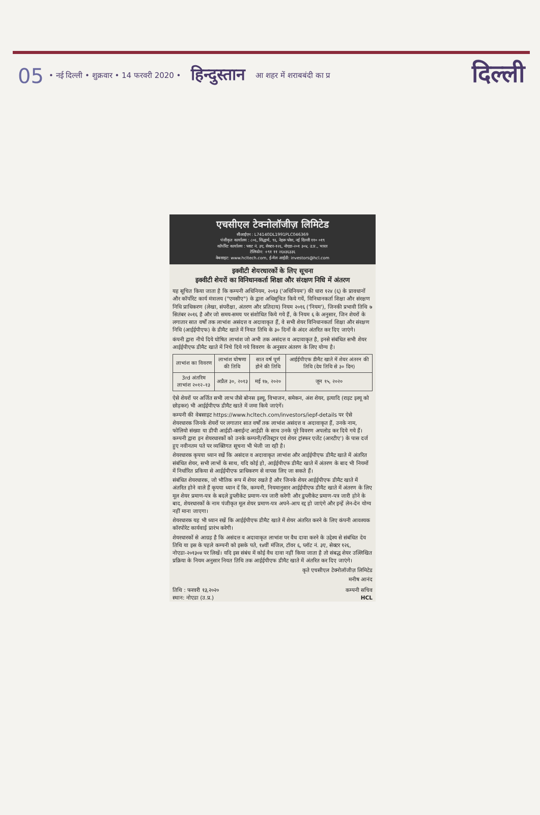05 • नई दिल्ली • शुक्रवार • 14 फरवरी 2020 • हिन्दुस्तान आ शहर में शराबबंदी का प्र दिल्ली
एचसीएल टेक्नोलॉजीज़ लिमिटेड
सीआईएन : L74140DL1991PLC046369
पंजीकृत कार्यालय : ८०६, सिद्धार्थ, ९६, नेहरू प्लेस, नई दिल्ली ११० ०१९
कॉर्पोरेट कार्यालय : प्लाट नं. ३ए, सेक्टर-१२६, नोएडा-२०१ ३०४, उ.प्र., भारत
टेलिफोन: +९१ ११ २६४३६३३६
वेबसाइट: www.hcltech.com, ई-मेल आईडी: investors@hcl.com
इक्वीटी शेयरधारकों के लिए सूचना
इक्वीटी शेयरों का विनिधानकर्ता शिक्षा और संरक्षण निधि में अंतरण
यह सूचित किया जाता है कि कम्पनी अधिनियम, २०१३ ('अधिनियम') की धारा १२४ (६) के प्रावधानों और कॉर्पोरेट कार्य मंत्रालय ("एमसीए") के द्वारा अधिसूचित किये गयें, विनिधानकर्ता शिक्षा और संरक्षण निधि प्राधिकरण (लेखा, संपरीक्षा, अंतरण और प्रतिदाय) नियम २०१६ ('नियम'), जिनकी प्रभावी तिथि ७ सितंबर २०१६ है और जो समय-समय पर संशोधित किये गये हैं, के नियम ६ के अनुसार, जिन शेयरों के लगातार सात वर्षों तक लाभांश असंदत्त व अदावाकृत हैं, वे सभी शेयर विनिधानकर्ता शिक्षा और संरक्षण निधि (आईईपीएफ) के डीमैट खाते में नियत तिथि के ३० दिनों के अंदर अंतरित कर दिए जाएंगे।
कंपनी द्वारा नीचे दिये घोषित लाभांश जो अभी तक असंदत्त व अदावाकृत है, इनसे संबंधित सभी शेयर आईईपीएफ डीमैट खाते में निचे दिये गये विवरण के अनुसार अंतरण के लिए योग्य है।
| लाभांश का विवरण | लाभांश घोषणा की तिथि | सात वर्ष पूर्ण होने की तिथि | आईईपीएफ डीमैट खाते में शेयर अंतरन की तिथि (देय तिथि से ३० दिन) |
| --- | --- | --- | --- |
| 3rd अंतरिम लाभांश २०१२–१३ | अप्रैल ३०, २०१३ | मई १७, २०२० | जून १५, २०२० |
ऐसे शेयरों पर अर्जित सभी लाभ जैसे बोनस इश्यू, विभाजन, समेकन, अंश शेयर, इत्यादि (राइट इश्यू को छोड़कर) भी आईईपीएफ डीमैट खाते में जमा किये जाएंगें।
कम्पनी की वेबसाइट https://www.hcltech.com/investors/iepf-details पर ऐसे शेयरधारक जिनके शेयरों पर लगातार सात वर्षों तक लाभांश असंदत्त व अदावाकृत हैं, उनके नाम, फोलियो संख्या या डीपी आईडी-क्लाईन्ट आईडी के साथ उनके पूरे विवरण अपलोड कर दिये गये हैं। कम्पनी द्वारा इन शेयरधारकों को उनके कम्पनी/रजिस्ट्रार एवं शेयर ट्रांस्फर एजेंट (आरटीए') के पास दर्ज हुए नवीनतम पते पर व्यक्तिगत सूचना भी भेजी जा रही है।
शेयरधारक कृपया ध्यान रखें कि असंदत्त व अदावाकृत लाभांश और आईईपीएफ डीमैट खाते में अंतरित संबंधित शेयर, सभी लाभों के साथ, यदि कोई हो, आईईपीएफ डीमैट खाते में अंतरण के बाद भी नियमों में निर्धारित प्रकिया से आईईपीएफ प्राधिकरण से वापस लिए जा सकते हैं।
संबंधित शेयरधारक, जो भौतिक रूप में शेयर रखते है और जिनके शेयर आईईपीएफ डीमैट खाते में अंतरित होने वाले हैं कृपया ध्यान दें कि, कम्पनी, नियमानुसार आईईपीएफ डीमैट खाते में अंतरण के लिए मूल शेयर प्रमाण-पत्र के बदले डुप्लीकेट प्रमाण-पत्र जारी करेगी और डुप्लीकेट प्रमाण-पत्र जारी होने के बाद, शेयरधारकों के नाम पंजीकृत मूल शेयर प्रमाण-पत्र अपने-आप रद्द हो जाएंगे और इन्हें लेन-देन योग्य नहीं माना जाएगा।
शेयरधारक यह भी ध्यान रखें कि आईईपीएफ डीमैट खाते में शेयर अंतरित करने के लिए कंपनी आवश्यक कॉरपोरेट कार्यवाई प्रारंभ करेगी।
शेयरधारकों से आग्रह है कि असंदत्त व अदावाकृत लाभांश पर वैध दावा करने के उद्देश्य से संबंधित देय तिथि या इस के पहले कम्पनी को इसके पते, १४वीं मंजिल, टॉवर ६, प्लॉट नं. ३ए, सेक्टर १२६, नोएडा-२०१३०४ पर लिखें। यदि इस संबंध में कोई वैध दावा नहीं किया जाता है तो संबद्ध शेयर उल्लिखित प्रक्रिया के नियम अनुसार नियत तिथि तक आईईपीएफ डीमैट खाते में अंतरित कर दिए जाएंगे।
कृते एचसीएल टेक्नोलॉजीज़ लिमिटेड
मनीष आनंद
तिथि : फरवरी १३,२०२०
स्थान: नोएडा (उ.प्र.) कम्पनी सचिव
HCL